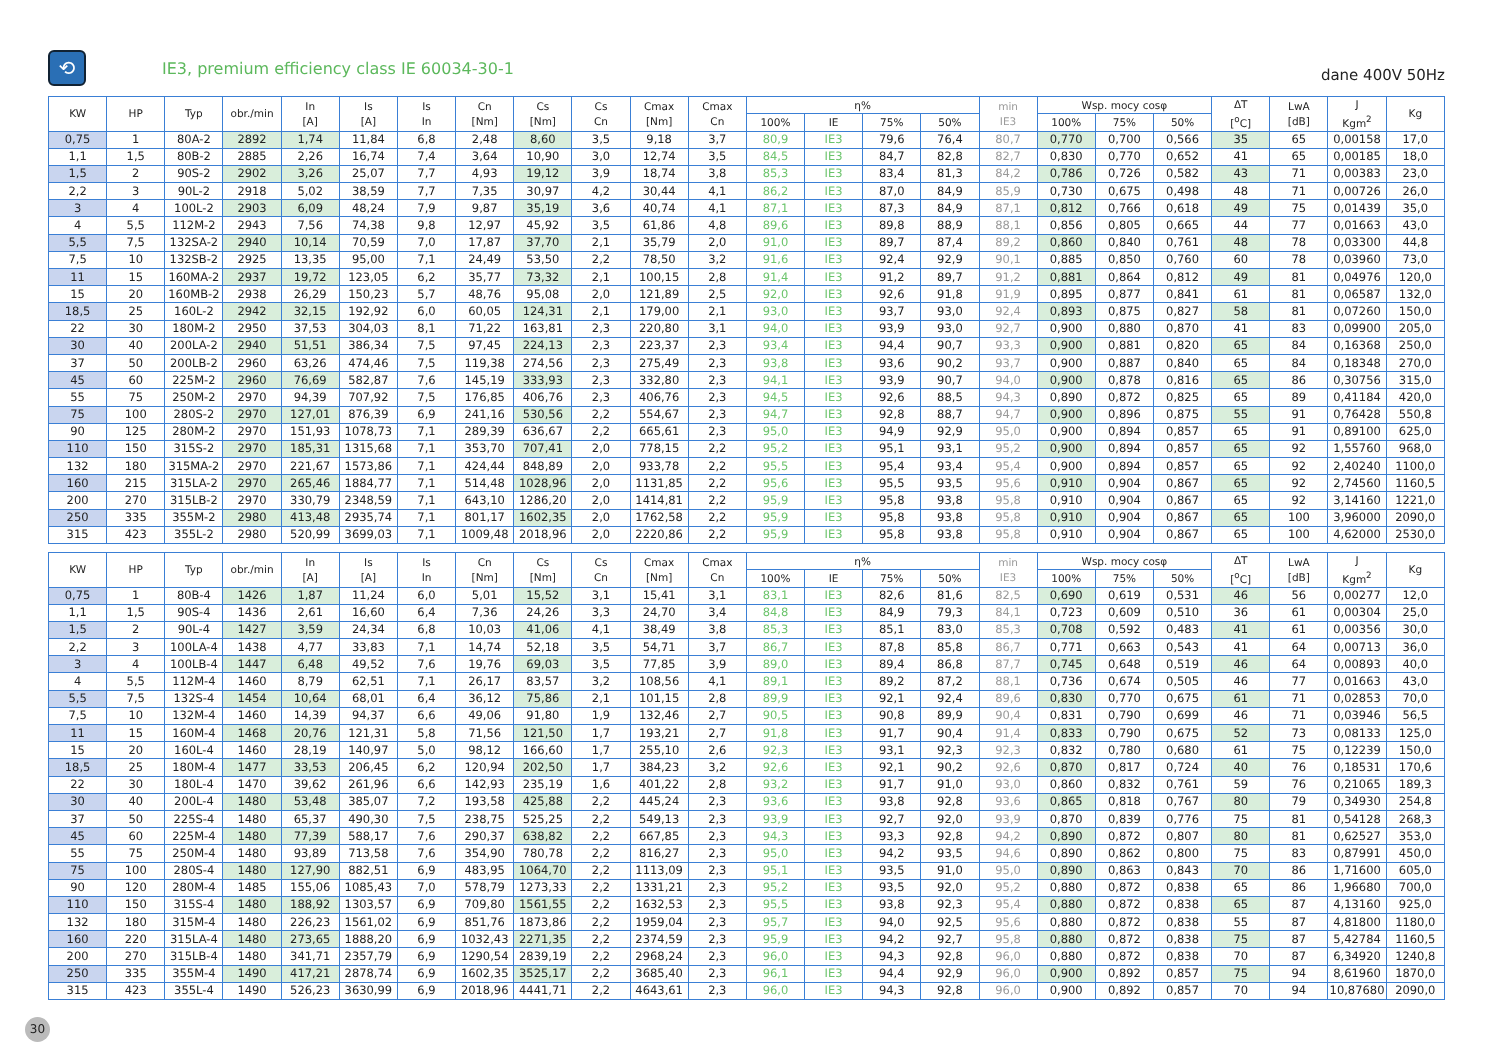⟲
IE3, premium efficiency class IE 60034-30-1
dane 400V 50Hz
| KW | HP | Typ | obr./min | In [A] | Is [A] | Is In | Cn [Nm] | Cs [Nm] | Cs Cn | Cmax [Nm] | Cmax Cn | η% | | | | min IE3 | Wsp. mocy cosφ | | | ΔT [<sup>o</sup>C] | LwA [dB] | J Kgm<sup>2</sup> | Kg |
| --- | --- | --- | --- | --- | --- | --- | --- | --- | --- | --- | --- | --- | --- | --- | --- | --- | --- | --- | --- | --- | --- | --- | --- |
| | | | | | | | | | | | | 100% | IE | 75% | 50% | | 100% | 75% | 50% | | | | |
| 0,75 | 1 | 80A-2 | 2892 | 1,74 | 11,84 | 6,8 | 2,48 | 8,60 | 3,5 | 9,18 | 3,7 | 80,9 | IE3 | 79,6 | 76,4 | 80,7 | 0,770 | 0,700 | 0,566 | 35 | 65 | 0,00158 | 17,0 |
| 1,1 | 1,5 | 80B-2 | 2885 | 2,26 | 16,74 | 7,4 | 3,64 | 10,90 | 3,0 | 12,74 | 3,5 | 84,5 | IE3 | 84,7 | 82,8 | 82,7 | 0,830 | 0,770 | 0,652 | 41 | 65 | 0,00185 | 18,0 |
| 1,5 | 2 | 90S-2 | 2902 | 3,26 | 25,07 | 7,7 | 4,93 | 19,12 | 3,9 | 18,74 | 3,8 | 85,3 | IE3 | 83,4 | 81,3 | 84,2 | 0,786 | 0,726 | 0,582 | 43 | 71 | 0,00383 | 23,0 |
| 2,2 | 3 | 90L-2 | 2918 | 5,02 | 38,59 | 7,7 | 7,35 | 30,97 | 4,2 | 30,44 | 4,1 | 86,2 | IE3 | 87,0 | 84,9 | 85,9 | 0,730 | 0,675 | 0,498 | 48 | 71 | 0,00726 | 26,0 |
| 3 | 4 | 100L-2 | 2903 | 6,09 | 48,24 | 7,9 | 9,87 | 35,19 | 3,6 | 40,74 | 4,1 | 87,1 | IE3 | 87,3 | 84,9 | 87,1 | 0,812 | 0,766 | 0,618 | 49 | 75 | 0,01439 | 35,0 |
| 4 | 5,5 | 112M-2 | 2943 | 7,56 | 74,38 | 9,8 | 12,97 | 45,92 | 3,5 | 61,86 | 4,8 | 89,6 | IE3 | 89,8 | 88,9 | 88,1 | 0,856 | 0,805 | 0,665 | 44 | 77 | 0,01663 | 43,0 |
| 5,5 | 7,5 | 132SA-2 | 2940 | 10,14 | 70,59 | 7,0 | 17,87 | 37,70 | 2,1 | 35,79 | 2,0 | 91,0 | IE3 | 89,7 | 87,4 | 89,2 | 0,860 | 0,840 | 0,761 | 48 | 78 | 0,03300 | 44,8 |
| 7,5 | 10 | 132SB-2 | 2925 | 13,35 | 95,00 | 7,1 | 24,49 | 53,50 | 2,2 | 78,50 | 3,2 | 91,6 | IE3 | 92,4 | 92,9 | 90,1 | 0,885 | 0,850 | 0,760 | 60 | 78 | 0,03960 | 73,0 |
| 11 | 15 | 160MA-2 | 2937 | 19,72 | 123,05 | 6,2 | 35,77 | 73,32 | 2,1 | 100,15 | 2,8 | 91,4 | IE3 | 91,2 | 89,7 | 91,2 | 0,881 | 0,864 | 0,812 | 49 | 81 | 0,04976 | 120,0 |
| 15 | 20 | 160MB-2 | 2938 | 26,29 | 150,23 | 5,7 | 48,76 | 95,08 | 2,0 | 121,89 | 2,5 | 92,0 | IE3 | 92,6 | 91,8 | 91,9 | 0,895 | 0,877 | 0,841 | 61 | 81 | 0,06587 | 132,0 |
| 18,5 | 25 | 160L-2 | 2942 | 32,15 | 192,92 | 6,0 | 60,05 | 124,31 | 2,1 | 179,00 | 2,1 | 93,0 | IE3 | 93,7 | 93,0 | 92,4 | 0,893 | 0,875 | 0,827 | 58 | 81 | 0,07260 | 150,0 |
| 22 | 30 | 180M-2 | 2950 | 37,53 | 304,03 | 8,1 | 71,22 | 163,81 | 2,3 | 220,80 | 3,1 | 94,0 | IE3 | 93,9 | 93,0 | 92,7 | 0,900 | 0,880 | 0,870 | 41 | 83 | 0,09900 | 205,0 |
| 30 | 40 | 200LA-2 | 2940 | 51,51 | 386,34 | 7,5 | 97,45 | 224,13 | 2,3 | 223,37 | 2,3 | 93,4 | IE3 | 94,4 | 90,7 | 93,3 | 0,900 | 0,881 | 0,820 | 65 | 84 | 0,16368 | 250,0 |
| 37 | 50 | 200LB-2 | 2960 | 63,26 | 474,46 | 7,5 | 119,38 | 274,56 | 2,3 | 275,49 | 2,3 | 93,8 | IE3 | 93,6 | 90,2 | 93,7 | 0,900 | 0,887 | 0,840 | 65 | 84 | 0,18348 | 270,0 |
| 45 | 60 | 225M-2 | 2960 | 76,69 | 582,87 | 7,6 | 145,19 | 333,93 | 2,3 | 332,80 | 2,3 | 94,1 | IE3 | 93,9 | 90,7 | 94,0 | 0,900 | 0,878 | 0,816 | 65 | 86 | 0,30756 | 315,0 |
| 55 | 75 | 250M-2 | 2970 | 94,39 | 707,92 | 7,5 | 176,85 | 406,76 | 2,3 | 406,76 | 2,3 | 94,5 | IE3 | 92,6 | 88,5 | 94,3 | 0,890 | 0,872 | 0,825 | 65 | 89 | 0,41184 | 420,0 |
| 75 | 100 | 280S-2 | 2970 | 127,01 | 876,39 | 6,9 | 241,16 | 530,56 | 2,2 | 554,67 | 2,3 | 94,7 | IE3 | 92,8 | 88,7 | 94,7 | 0,900 | 0,896 | 0,875 | 55 | 91 | 0,76428 | 550,8 |
| 90 | 125 | 280M-2 | 2970 | 151,93 | 1078,73 | 7,1 | 289,39 | 636,67 | 2,2 | 665,61 | 2,3 | 95,0 | IE3 | 94,9 | 92,9 | 95,0 | 0,900 | 0,894 | 0,857 | 65 | 91 | 0,89100 | 625,0 |
| 110 | 150 | 315S-2 | 2970 | 185,31 | 1315,68 | 7,1 | 353,70 | 707,41 | 2,0 | 778,15 | 2,2 | 95,2 | IE3 | 95,1 | 93,1 | 95,2 | 0,900 | 0,894 | 0,857 | 65 | 92 | 1,55760 | 968,0 |
| 132 | 180 | 315MA-2 | 2970 | 221,67 | 1573,86 | 7,1 | 424,44 | 848,89 | 2,0 | 933,78 | 2,2 | 95,5 | IE3 | 95,4 | 93,4 | 95,4 | 0,900 | 0,894 | 0,857 | 65 | 92 | 2,40240 | 1100,0 |
| 160 | 215 | 315LA-2 | 2970 | 265,46 | 1884,77 | 7,1 | 514,48 | 1028,96 | 2,0 | 1131,85 | 2,2 | 95,6 | IE3 | 95,5 | 93,5 | 95,6 | 0,910 | 0,904 | 0,867 | 65 | 92 | 2,74560 | 1160,5 |
| 200 | 270 | 315LB-2 | 2970 | 330,79 | 2348,59 | 7,1 | 643,10 | 1286,20 | 2,0 | 1414,81 | 2,2 | 95,9 | IE3 | 95,8 | 93,8 | 95,8 | 0,910 | 0,904 | 0,867 | 65 | 92 | 3,14160 | 1221,0 |
| 250 | 335 | 355M-2 | 2980 | 413,48 | 2935,74 | 7,1 | 801,17 | 1602,35 | 2,0 | 1762,58 | 2,2 | 95,9 | IE3 | 95,8 | 93,8 | 95,8 | 0,910 | 0,904 | 0,867 | 65 | 100 | 3,96000 | 2090,0 |
| 315 | 423 | 355L-2 | 2980 | 520,99 | 3699,03 | 7,1 | 1009,48 | 2018,96 | 2,0 | 2220,86 | 2,2 | 95,9 | IE3 | 95,8 | 93,8 | 95,8 | 0,910 | 0,904 | 0,867 | 65 | 100 | 4,62000 | 2530,0 |
| KW | HP | Typ | obr./min | In [A] | Is [A] | Is In | Cn [Nm] | Cs [Nm] | Cs Cn | Cmax [Nm] | Cmax Cn | η% | | | | min IE3 | Wsp. mocy cosφ | | | ΔT [<sup>o</sup>C] | LwA [dB] | J Kgm<sup>2</sup> | Kg |
| --- | --- | --- | --- | --- | --- | --- | --- | --- | --- | --- | --- | --- | --- | --- | --- | --- | --- | --- | --- | --- | --- | --- | --- |
| | | | | | | | | | | | | 100% | IE | 75% | 50% | | 100% | 75% | 50% | | | | |
| 0,75 | 1 | 80B-4 | 1426 | 1,87 | 11,24 | 6,0 | 5,01 | 15,52 | 3,1 | 15,41 | 3,1 | 83,1 | IE3 | 82,6 | 81,6 | 82,5 | 0,690 | 0,619 | 0,531 | 46 | 56 | 0,00277 | 12,0 |
| 1,1 | 1,5 | 90S-4 | 1436 | 2,61 | 16,60 | 6,4 | 7,36 | 24,26 | 3,3 | 24,70 | 3,4 | 84,8 | IE3 | 84,9 | 79,3 | 84,1 | 0,723 | 0,609 | 0,510 | 36 | 61 | 0,00304 | 25,0 |
| 1,5 | 2 | 90L-4 | 1427 | 3,59 | 24,34 | 6,8 | 10,03 | 41,06 | 4,1 | 38,49 | 3,8 | 85,3 | IE3 | 85,1 | 83,0 | 85,3 | 0,708 | 0,592 | 0,483 | 41 | 61 | 0,00356 | 30,0 |
| 2,2 | 3 | 100LA-4 | 1438 | 4,77 | 33,83 | 7,1 | 14,74 | 52,18 | 3,5 | 54,71 | 3,7 | 86,7 | IE3 | 87,8 | 85,8 | 86,7 | 0,771 | 0,663 | 0,543 | 41 | 64 | 0,00713 | 36,0 |
| 3 | 4 | 100LB-4 | 1447 | 6,48 | 49,52 | 7,6 | 19,76 | 69,03 | 3,5 | 77,85 | 3,9 | 89,0 | IE3 | 89,4 | 86,8 | 87,7 | 0,745 | 0,648 | 0,519 | 46 | 64 | 0,00893 | 40,0 |
| 4 | 5,5 | 112M-4 | 1460 | 8,79 | 62,51 | 7,1 | 26,17 | 83,57 | 3,2 | 108,56 | 4,1 | 89,1 | IE3 | 89,2 | 87,2 | 88,1 | 0,736 | 0,674 | 0,505 | 46 | 77 | 0,01663 | 43,0 |
| 5,5 | 7,5 | 132S-4 | 1454 | 10,64 | 68,01 | 6,4 | 36,12 | 75,86 | 2,1 | 101,15 | 2,8 | 89,9 | IE3 | 92,1 | 92,4 | 89,6 | 0,830 | 0,770 | 0,675 | 61 | 71 | 0,02853 | 70,0 |
| 7,5 | 10 | 132M-4 | 1460 | 14,39 | 94,37 | 6,6 | 49,06 | 91,80 | 1,9 | 132,46 | 2,7 | 90,5 | IE3 | 90,8 | 89,9 | 90,4 | 0,831 | 0,790 | 0,699 | 46 | 71 | 0,03946 | 56,5 |
| 11 | 15 | 160M-4 | 1468 | 20,76 | 121,31 | 5,8 | 71,56 | 121,50 | 1,7 | 193,21 | 2,7 | 91,8 | IE3 | 91,7 | 90,4 | 91,4 | 0,833 | 0,790 | 0,675 | 52 | 73 | 0,08133 | 125,0 |
| 15 | 20 | 160L-4 | 1460 | 28,19 | 140,97 | 5,0 | 98,12 | 166,60 | 1,7 | 255,10 | 2,6 | 92,3 | IE3 | 93,1 | 92,3 | 92,3 | 0,832 | 0,780 | 0,680 | 61 | 75 | 0,12239 | 150,0 |
| 18,5 | 25 | 180M-4 | 1477 | 33,53 | 206,45 | 6,2 | 120,94 | 202,50 | 1,7 | 384,23 | 3,2 | 92,6 | IE3 | 92,1 | 90,2 | 92,6 | 0,870 | 0,817 | 0,724 | 40 | 76 | 0,18531 | 170,6 |
| 22 | 30 | 180L-4 | 1470 | 39,62 | 261,96 | 6,6 | 142,93 | 235,19 | 1,6 | 401,22 | 2,8 | 93,2 | IE3 | 91,7 | 91,0 | 93,0 | 0,860 | 0,832 | 0,761 | 59 | 76 | 0,21065 | 189,3 |
| 30 | 40 | 200L-4 | 1480 | 53,48 | 385,07 | 7,2 | 193,58 | 425,88 | 2,2 | 445,24 | 2,3 | 93,6 | IE3 | 93,8 | 92,8 | 93,6 | 0,865 | 0,818 | 0,767 | 80 | 79 | 0,34930 | 254,8 |
| 37 | 50 | 225S-4 | 1480 | 65,37 | 490,30 | 7,5 | 238,75 | 525,25 | 2,2 | 549,13 | 2,3 | 93,9 | IE3 | 92,7 | 92,0 | 93,9 | 0,870 | 0,839 | 0,776 | 75 | 81 | 0,54128 | 268,3 |
| 45 | 60 | 225M-4 | 1480 | 77,39 | 588,17 | 7,6 | 290,37 | 638,82 | 2,2 | 667,85 | 2,3 | 94,3 | IE3 | 93,3 | 92,8 | 94,2 | 0,890 | 0,872 | 0,807 | 80 | 81 | 0,62527 | 353,0 |
| 55 | 75 | 250M-4 | 1480 | 93,89 | 713,58 | 7,6 | 354,90 | 780,78 | 2,2 | 816,27 | 2,3 | 95,0 | IE3 | 94,2 | 93,5 | 94,6 | 0,890 | 0,862 | 0,800 | 75 | 83 | 0,87991 | 450,0 |
| 75 | 100 | 280S-4 | 1480 | 127,90 | 882,51 | 6,9 | 483,95 | 1064,70 | 2,2 | 1113,09 | 2,3 | 95,1 | IE3 | 93,5 | 91,0 | 95,0 | 0,890 | 0,863 | 0,843 | 70 | 86 | 1,71600 | 605,0 |
| 90 | 120 | 280M-4 | 1485 | 155,06 | 1085,43 | 7,0 | 578,79 | 1273,33 | 2,2 | 1331,21 | 2,3 | 95,2 | IE3 | 93,5 | 92,0 | 95,2 | 0,880 | 0,872 | 0,838 | 65 | 86 | 1,96680 | 700,0 |
| 110 | 150 | 315S-4 | 1480 | 188,92 | 1303,57 | 6,9 | 709,80 | 1561,55 | 2,2 | 1632,53 | 2,3 | 95,5 | IE3 | 93,8 | 92,3 | 95,4 | 0,880 | 0,872 | 0,838 | 65 | 87 | 4,13160 | 925,0 |
| 132 | 180 | 315M-4 | 1480 | 226,23 | 1561,02 | 6,9 | 851,76 | 1873,86 | 2,2 | 1959,04 | 2,3 | 95,7 | IE3 | 94,0 | 92,5 | 95,6 | 0,880 | 0,872 | 0,838 | 55 | 87 | 4,81800 | 1180,0 |
| 160 | 220 | 315LA-4 | 1480 | 273,65 | 1888,20 | 6,9 | 1032,43 | 2271,35 | 2,2 | 2374,59 | 2,3 | 95,9 | IE3 | 94,2 | 92,7 | 95,8 | 0,880 | 0,872 | 0,838 | 75 | 87 | 5,42784 | 1160,5 |
| 200 | 270 | 315LB-4 | 1480 | 341,71 | 2357,79 | 6,9 | 1290,54 | 2839,19 | 2,2 | 2968,24 | 2,3 | 96,0 | IE3 | 94,3 | 92,8 | 96,0 | 0,880 | 0,872 | 0,838 | 70 | 87 | 6,34920 | 1240,8 |
| 250 | 335 | 355M-4 | 1490 | 417,21 | 2878,74 | 6,9 | 1602,35 | 3525,17 | 2,2 | 3685,40 | 2,3 | 96,1 | IE3 | 94,4 | 92,9 | 96,0 | 0,900 | 0,892 | 0,857 | 75 | 94 | 8,61960 | 1870,0 |
| 315 | 423 | 355L-4 | 1490 | 526,23 | 3630,99 | 6,9 | 2018,96 | 4441,71 | 2,2 | 4643,61 | 2,3 | 96,0 | IE3 | 94,3 | 92,8 | 96,0 | 0,900 | 0,892 | 0,857 | 70 | 94 | 10,87680 | 2090,0 |
30